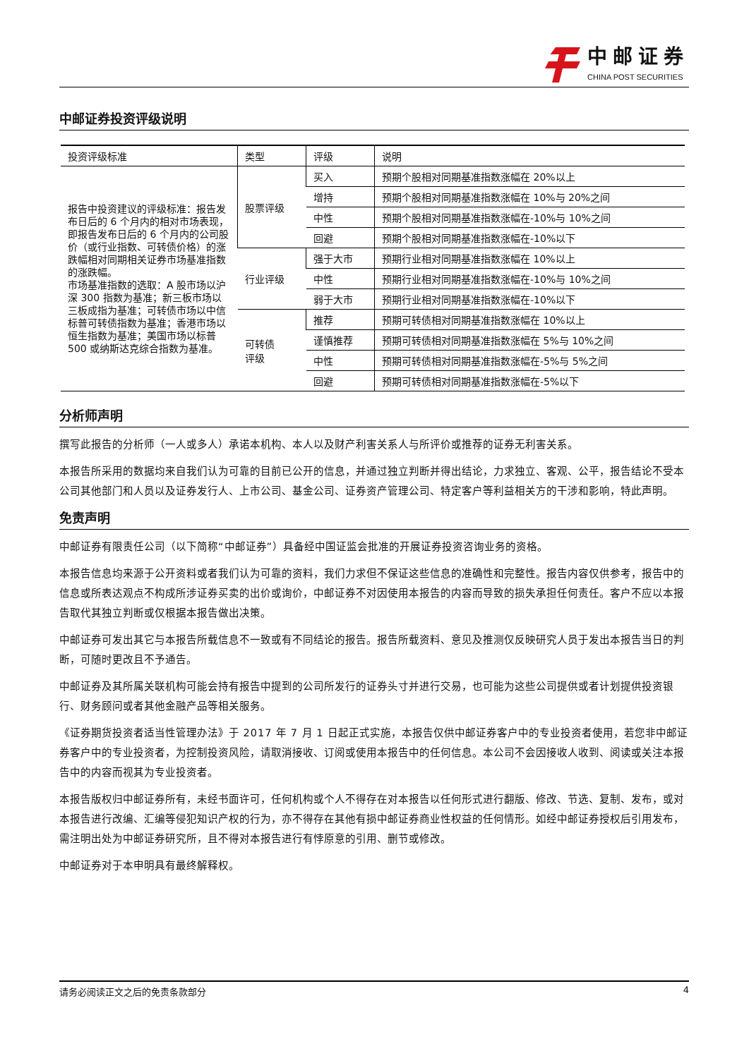中邮证券
CHINA POST SECURITIES
中邮证券投资评级说明
| 投资评级标准 | 类型 | 评级 | 说明 |
| --- | --- | --- | --- |
| 报告中投资建议的评级标准：报告发布日后的 6 个月内的相对市场表现，即报告发布日后的 6 个月内的公司股价（或行业指数、可转债价格）的涨跌幅相对同期相关证券市场基准指数的涨跌幅。 市场基准指数的选取：A 股市场以沪深 300 指数为基准；新三板市场以三板成指为基准；可转债市场以中信标普可转债指数为基准；香港市场以恒生指数为基准；美国市场以标普 500 或纳斯达克综合指数为基准。 | 股票评级 | 买入 | 预期个股相对同期基准指数涨幅在 20%以上 |
| | | 增持 | 预期个股相对同期基准指数涨幅在 10%与 20%之间 |
| | | 中性 | 预期个股相对同期基准指数涨幅在-10%与 10%之间 |
| | | 回避 | 预期个股相对同期基准指数涨幅在-10%以下 |
| | 行业评级 | 强于大市 | 预期行业相对同期基准指数涨幅在 10%以上 |
| | | 中性 | 预期行业相对同期基准指数涨幅在-10%与 10%之间 |
| | | 弱于大市 | 预期行业相对同期基准指数涨幅在-10%以下 |
| | 可转债 评级 | 推荐 | 预期可转债相对同期基准指数涨幅在 10%以上 |
| | | 谨慎推荐 | 预期可转债相对同期基准指数涨幅在 5%与 10%之间 |
| | | 中性 | 预期可转债相对同期基准指数涨幅在-5%与 5%之间 |
| | | 回避 | 预期可转债相对同期基准指数涨幅在-5%以下 |
分析师声明
撰写此报告的分析师（一人或多人）承诺本机构、本人以及财产利害关系人与所评价或推荐的证券无利害关系。
本报告所采用的数据均来自我们认为可靠的目前已公开的信息，并通过独立判断并得出结论，力求独立、客观、公平，报告结论不受本公司其他部门和人员以及证券发行人、上市公司、基金公司、证券资产管理公司、特定客户等利益相关方的干涉和影响，特此声明。
免责声明
中邮证券有限责任公司（以下简称“中邮证券”）具备经中国证监会批准的开展证券投资咨询业务的资格。
本报告信息均来源于公开资料或者我们认为可靠的资料，我们力求但不保证这些信息的准确性和完整性。报告内容仅供参考，报告中的信息或所表达观点不构成所涉证券买卖的出价或询价，中邮证券不对因使用本报告的内容而导致的损失承担任何责任。客户不应以本报告取代其独立判断或仅根据本报告做出决策。
中邮证券可发出其它与本报告所载信息不一致或有不同结论的报告。报告所载资料、意见及推测仅反映研究人员于发出本报告当日的判断，可随时更改且不予通告。
中邮证券及其所属关联机构可能会持有报告中提到的公司所发行的证券头寸并进行交易，也可能为这些公司提供或者计划提供投资银行、财务顾问或者其他金融产品等相关服务。
《证券期货投资者适当性管理办法》于 2017 年 7 月 1 日起正式实施，本报告仅供中邮证券客户中的专业投资者使用，若您非中邮证券客户中的专业投资者，为控制投资风险，请取消接收、订阅或使用本报告中的任何信息。本公司不会因接收人收到、阅读或关注本报告中的内容而视其为专业投资者。
本报告版权归中邮证券所有，未经书面许可，任何机构或个人不得存在对本报告以任何形式进行翻版、修改、节选、复制、发布，或对本报告进行改编、汇编等侵犯知识产权的行为，亦不得存在其他有损中邮证券商业性权益的任何情形。如经中邮证券授权后引用发布，需注明出处为中邮证券研究所，且不得对本报告进行有悖原意的引用、删节或修改。
中邮证券对于本申明具有最终解释权。
请务必阅读正文之后的免责条款部分 4